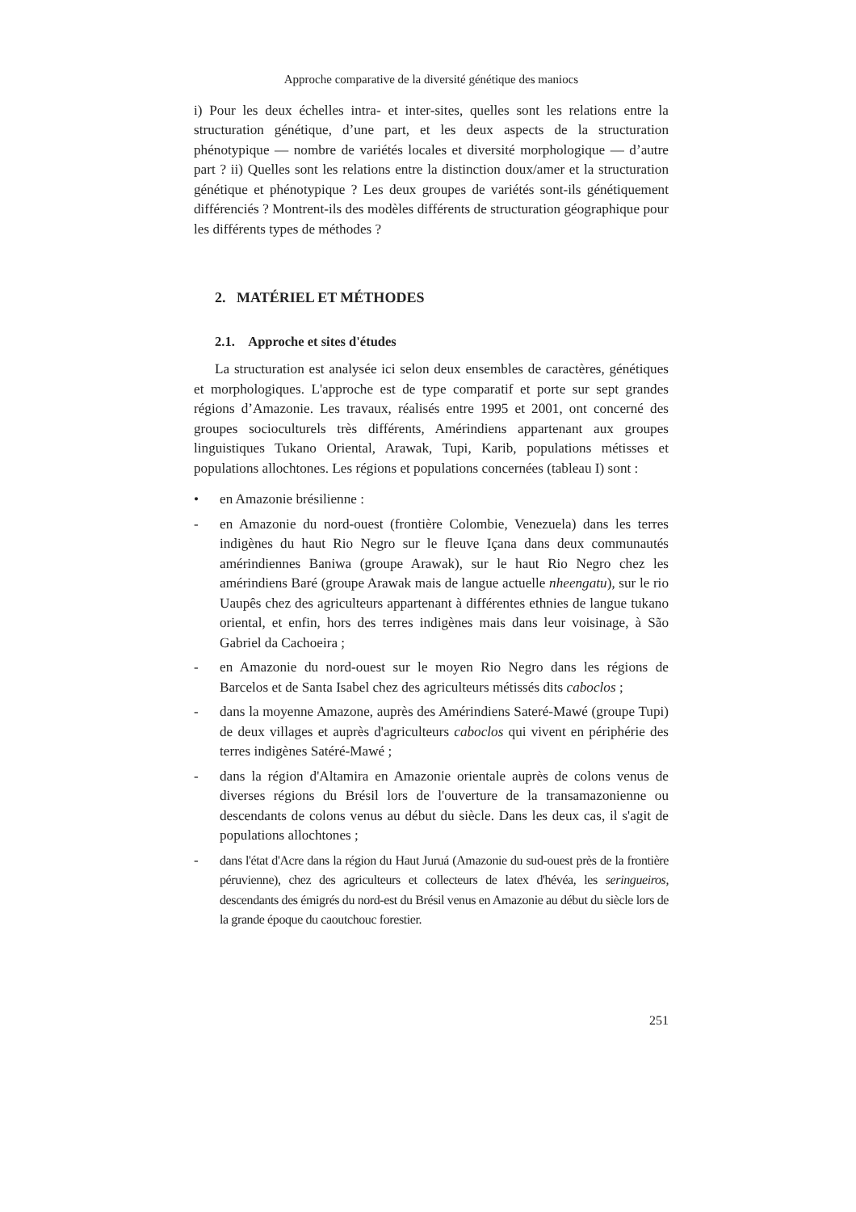Approche comparative de la diversité génétique des maniocs
i) Pour les deux échelles intra- et inter-sites, quelles sont les relations entre la structuration génétique, d’une part, et les deux aspects de la structuration phénotypique — nombre de variétés locales et diversité morphologique — d’autre part ? ii) Quelles sont les relations entre la distinction doux/amer et la structuration génétique et phénotypique ? Les deux groupes de variétés sont-ils génétiquement différenciés ? Montrent-ils des modèles différents de structuration géographique pour les différents types de méthodes ?
2. MATÉRIEL ET MÉTHODES
2.1. Approche et sites d'études
La structuration est analysée ici selon deux ensembles de caractères, génétiques et morphologiques. L'approche est de type comparatif et porte sur sept grandes régions d’Amazonie. Les travaux, réalisés entre 1995 et 2001, ont concerné des groupes socioculturels très différents, Amérindiens appartenant aux groupes linguistiques Tukano Oriental, Arawak, Tupi, Karib, populations métisses et populations allochtones. Les régions et populations concernées (tableau I) sont :
• en Amazonie brésilienne :
- en Amazonie du nord-ouest (frontière Colombie, Venezuela) dans les terres indigènes du haut Rio Negro sur le fleuve Içana dans deux communautés amérindiennes Baniwa (groupe Arawak), sur le haut Rio Negro chez les amérindiens Baré (groupe Arawak mais de langue actuelle nheengatu), sur le rio Uaupês chez des agriculteurs appartenant à différentes ethnies de langue tukano oriental, et enfin, hors des terres indigènes mais dans leur voisinage, à São Gabriel da Cachoeira ;
- en Amazonie du nord-ouest sur le moyen Rio Negro dans les régions de Barcelos et de Santa Isabel chez des agriculteurs métissés dits caboclos ;
- dans la moyenne Amazone, auprès des Amérindiens Sateré-Mawé (groupe Tupi) de deux villages et auprès d'agriculteurs caboclos qui vivent en périphérie des terres indigènes Satéré-Mawé ;
- dans la région d'Altamira en Amazonie orientale auprès de colons venus de diverses régions du Brésil lors de l'ouverture de la transamazonienne ou descendants de colons venus au début du siècle. Dans les deux cas, il s'agit de populations allochtones ;
- dans l'état d'Acre dans la région du Haut Juruá (Amazonie du sud-ouest près de la frontière péruvienne), chez des agriculteurs et collecteurs de latex d'hévéa, les seringueiros, descendants des émigrés du nord-est du Brésil venus en Amazonie au début du siècle lors de la grande époque du caoutchouc forestier.
251